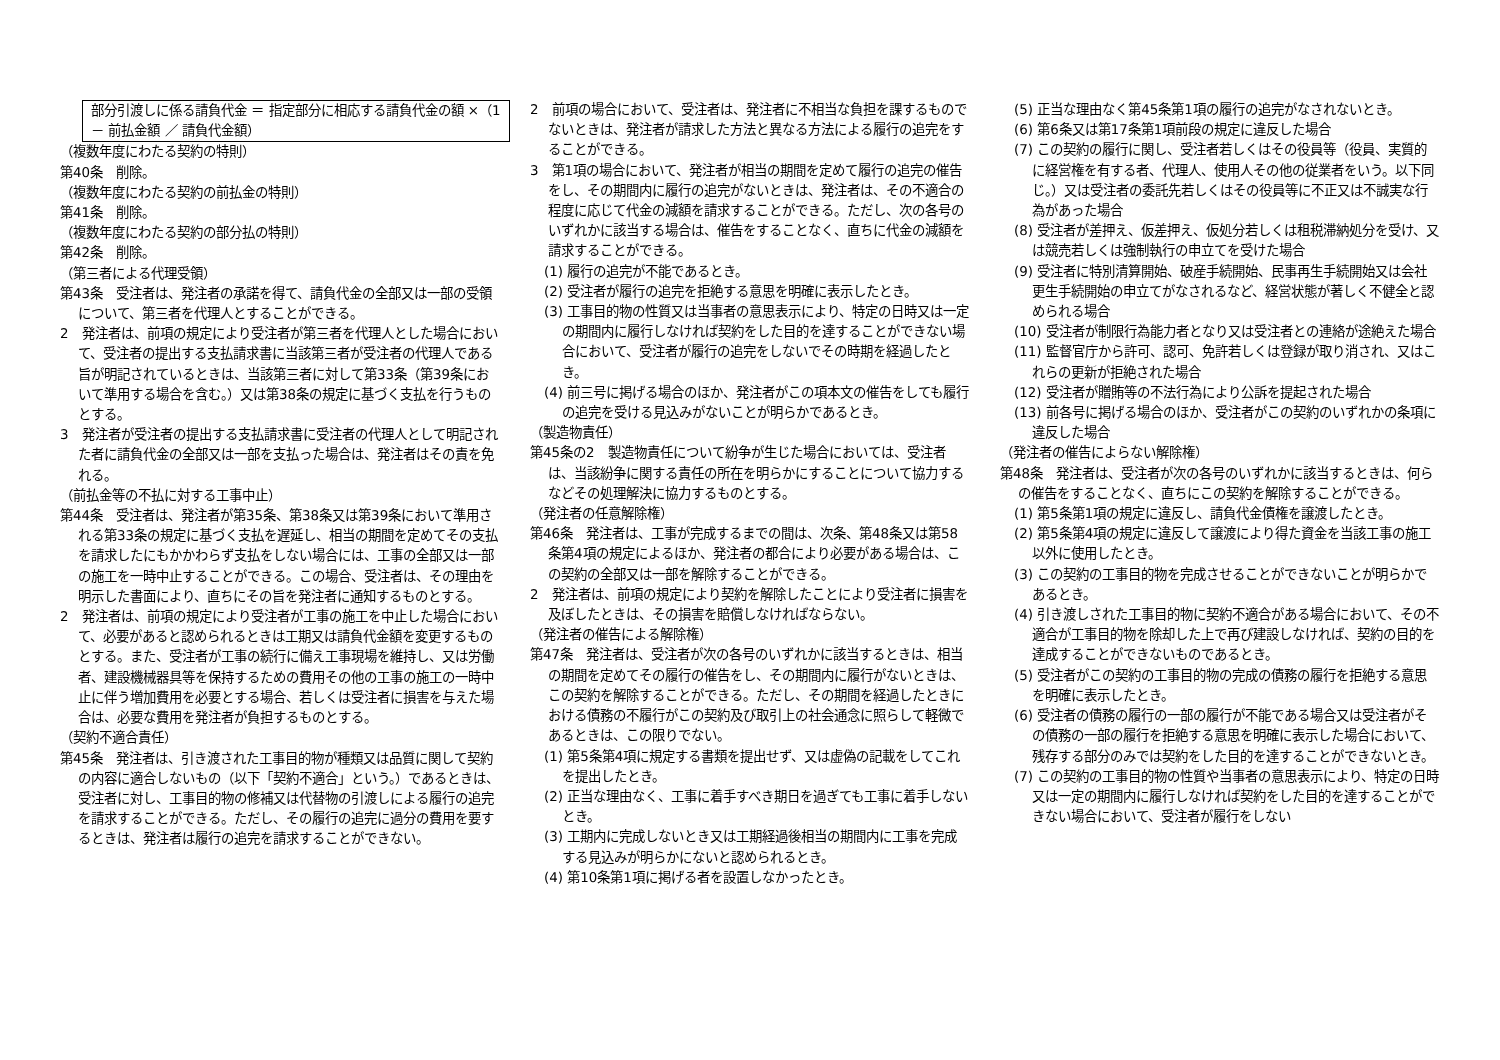部分引渡しに係る請負代金 ＝ 指定部分に相応する請負代金の額 ×（1 － 前払金額 ／ 請負代金額）
（複数年度にわたる契約の特則）
第40条　削除。
（複数年度にわたる契約の前払金の特則）
第41条　削除。
（複数年度にわたる契約の部分払の特則）
第42条　削除。
（第三者による代理受領）
第43条　受注者は、発注者の承諾を得て、請負代金の全部又は一部の受領について、第三者を代理人とすることができる。
2　発注者は、前項の規定により受注者が第三者を代理人とした場合において、受注者の提出する支払請求書に当該第三者が受注者の代理人である旨が明記されているときは、当該第三者に対して第33条（第39条において準用する場合を含む。）又は第38条の規定に基づく支払を行うものとする。
3　発注者が受注者の提出する支払請求書に受注者の代理人として明記された者に請負代金の全部又は一部を支払った場合は、発注者はその責を免れる。
（前払金等の不払に対する工事中止）
第44条　受注者は、発注者が第35条、第38条又は第39条において準用される第33条の規定に基づく支払を遅延し、相当の期間を定めてその支払を請求したにもかかわらず支払をしない場合には、工事の全部又は一部の施工を一時中止することができる。この場合、受注者は、その理由を明示した書面により、直ちにその旨を発注者に通知するものとする。
2　発注者は、前項の規定により受注者が工事の施工を中止した場合において、必要があると認められるときは工期又は請負代金額を変更するものとする。また、受注者が工事の続行に備え工事現場を維持し、又は労働者、建設機械器具等を保持するための費用その他の工事の施工の一時中止に伴う増加費用を必要とする場合、若しくは受注者に損害を与えた場合は、必要な費用を発注者が負担するものとする。
（契約不適合責任）
第45条　発注者は、引き渡された工事目的物が種類又は品質に関して契約の内容に適合しないもの（以下「契約不適合」という。）であるときは、受注者に対し、工事目的物の修補又は代替物の引渡しによる履行の追完を請求することができる。ただし、その履行の追完に過分の費用を要するときは、発注者は履行の追完を請求することができない。
2　前項の場合において、受注者は、発注者に不相当な負担を課するものでないときは、発注者が請求した方法と異なる方法による履行の追完をすることができる。
3　第1項の場合において、発注者が相当の期間を定めて履行の追完の催告をし、その期間内に履行の追完がないときは、発注者は、その不適合の程度に応じて代金の減額を請求することができる。ただし、次の各号のいずれかに該当する場合は、催告をすることなく、直ちに代金の減額を請求することができる。
(1) 履行の追完が不能であるとき。
(2) 受注者が履行の追完を拒絶する意思を明確に表示したとき。
(3) 工事目的物の性質又は当事者の意思表示により、特定の日時又は一定の期間内に履行しなければ契約をした目的を達することができない場合において、受注者が履行の追完をしないでその時期を経過したとき。
(4) 前三号に掲げる場合のほか、発注者がこの項本文の催告をしても履行の追完を受ける見込みがないことが明らかであるとき。
（製造物責任）
第45条の2　製造物責任について紛争が生じた場合においては、受注者は、当該紛争に関する責任の所在を明らかにすることについて協力するなどその処理解決に協力するものとする。
（発注者の任意解除権）
第46条　発注者は、工事が完成するまでの間は、次条、第48条又は第58条第4項の規定によるほか、発注者の都合により必要がある場合は、この契約の全部又は一部を解除することができる。
2　発注者は、前項の規定により契約を解除したことにより受注者に損害を及ぼしたときは、その損害を賠償しなければならない。
（発注者の催告による解除権）
第47条　発注者は、受注者が次の各号のいずれかに該当するときは、相当の期間を定めてその履行の催告をし、その期間内に履行がないときは、この契約を解除することができる。ただし、その期間を経過したときにおける債務の不履行がこの契約及び取引上の社会通念に照らして軽微であるときは、この限りでない。
(1) 第5条第4項に規定する書類を提出せず、又は虚偽の記載をしてこれを提出したとき。
(2) 正当な理由なく、工事に着手すべき期日を過ぎても工事に着手しないとき。
(3) 工期内に完成しないとき又は工期経過後相当の期間内に工事を完成する見込みが明らかにないと認められるとき。
(4) 第10条第1項に掲げる者を設置しなかったとき。
(5) 正当な理由なく第45条第1項の履行の追完がなされないとき。
(6) 第6条又は第17条第1項前段の規定に違反した場合
(7) この契約の履行に関し、受注者若しくはその役員等（役員、実質的に経営権を有する者、代理人、使用人その他の従業者をいう。以下同じ。）又は受注者の委託先若しくはその役員等に不正又は不誠実な行為があった場合
(8) 受注者が差押え、仮差押え、仮処分若しくは租税滞納処分を受け、又は競売若しくは強制執行の申立てを受けた場合
(9) 受注者に特別清算開始、破産手続開始、民事再生手続開始又は会社更生手続開始の申立てがなされるなど、経営状態が著しく不健全と認められる場合
(10) 受注者が制限行為能力者となり又は受注者との連絡が途絶えた場合
(11) 監督官庁から許可、認可、免許若しくは登録が取り消され、又はこれらの更新が拒絶された場合
(12) 受注者が贈賄等の不法行為により公訴を提起された場合
(13) 前各号に掲げる場合のほか、受注者がこの契約のいずれかの条項に違反した場合
（発注者の催告によらない解除権）
第48条　発注者は、受注者が次の各号のいずれかに該当するときは、何らの催告をすることなく、直ちにこの契約を解除することができる。
(1) 第5条第1項の規定に違反し、請負代金債権を譲渡したとき。
(2) 第5条第4項の規定に違反して譲渡により得た資金を当該工事の施工以外に使用したとき。
(3) この契約の工事目的物を完成させることができないことが明らかであるとき。
(4) 引き渡しされた工事目的物に契約不適合がある場合において、その不適合が工事目的物を除却した上で再び建設しなければ、契約の目的を達成することができないものであるとき。
(5) 受注者がこの契約の工事目的物の完成の債務の履行を拒絶する意思を明確に表示したとき。
(6) 受注者の債務の履行の一部の履行が不能である場合又は受注者がその債務の一部の履行を拒絶する意思を明確に表示した場合において、残存する部分のみでは契約をした目的を達することができないとき。
(7) この契約の工事目的物の性質や当事者の意思表示により、特定の日時又は一定の期間内に履行しなければ契約をした目的を達することができない場合において、受注者が履行をしない